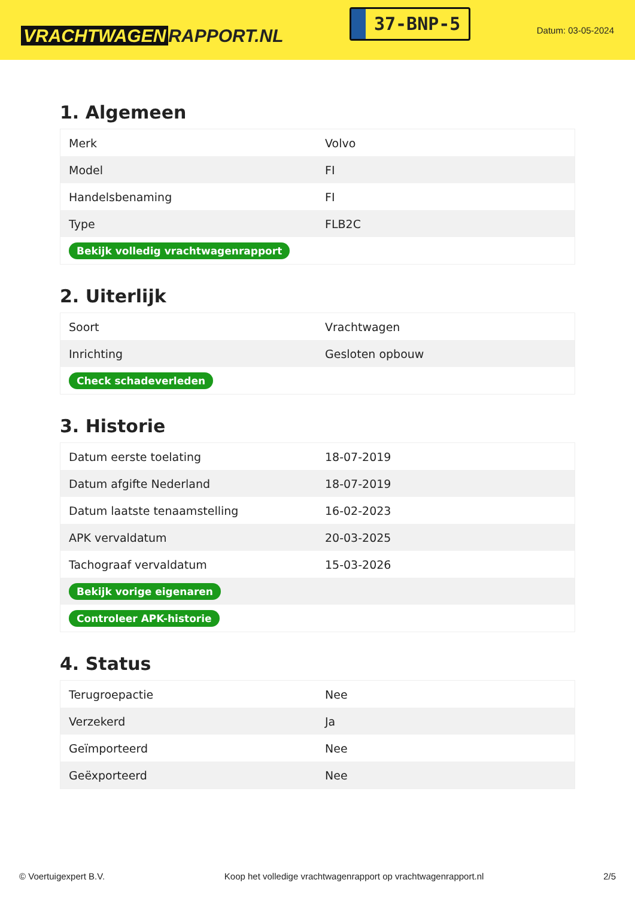VRACHTWAGEN RAPPORT.NL
37-BNP-5
Datum: 03-05-2024
1. Algemeen
| Merk | Volvo |
| Model | FI |
| Handelsbenaming | FI |
| Type | FLB2C |
| Bekijk volledig vrachtwagenrapport | |
2. Uiterlijk
| Soort | Vrachtwagen |
| Inrichting | Gesloten opbouw |
| Check schadeverleden | |
3. Historie
| Datum eerste toelating | 18-07-2019 |
| Datum afgifte Nederland | 18-07-2019 |
| Datum laatste tenaamstelling | 16-02-2023 |
| APK vervaldatum | 20-03-2025 |
| Tachograaf vervaldatum | 15-03-2026 |
| Bekijk vorige eigenaren | |
| Controleer APK-historie | |
4. Status
| Terugroepactie | Nee |
| Verzekerd | Ja |
| Geïmporteerd | Nee |
| Geëxporteerd | Nee |
© Voertuigexpert B.V. Koop het volledige vrachtwagenrapport op vrachtwagenrapport.nl 2/5